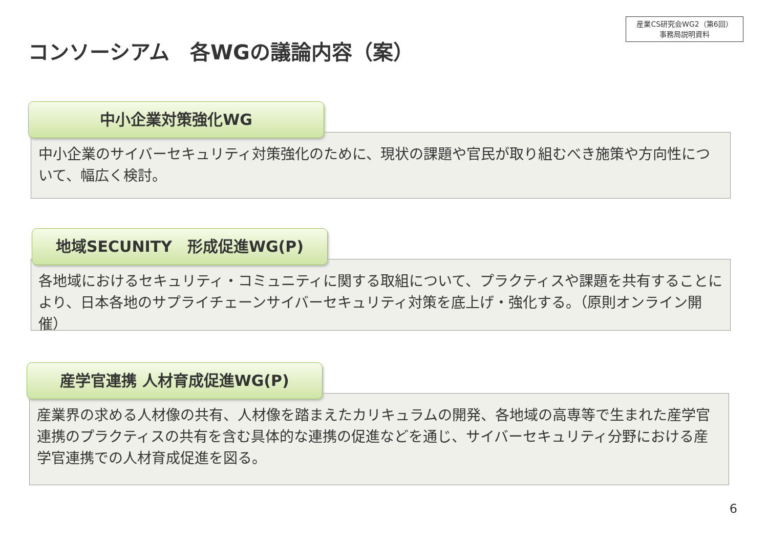産業CS研究会WG2（第6回）
事務局説明資料
コンソーシアム　各WGの議論内容（案）
中小企業対策強化WG
中小企業のサイバーセキュリティ対策強化のために、現状の課題や官民が取り組むべき施策や方向性について、幅広く検討。
地域SECUNITY　形成促進WG(P)
各地域におけるセキュリティ・コミュニティに関する取組について、プラクティスや課題を共有することにより、日本各地のサプライチェーンサイバーセキュリティ対策を底上げ・強化する。（原則オンライン開催）
産学官連携 人材育成促進WG(P)
産業界の求める人材像の共有、人材像を踏まえたカリキュラムの開発、各地域の高専等で生まれた産学官連携のプラクティスの共有を含む具体的な連携の促進などを通じ、サイバーセキュリティ分野における産学官連携での人材育成促進を図る。
6